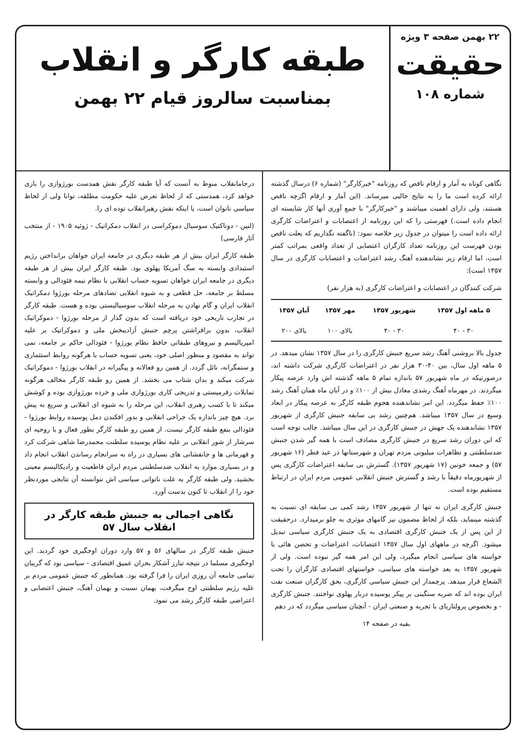۲۲ بهمن صفحه ۳ ویژه
حقیقت
شماره ۱۰۸
طبقه کارگر و انقلاب
بمناسبت سالروز قیام ۲۲ بهمن
نگاهی کوتاه به آمار و ارقام ناقص که روزنامه "خبرکارگر" (شماره ۶) درسال گذشته ارائه کرده است ما را به نتایج جالبی میرساند. (این آمار و ارقام اگرچه ناقص هستند، ولی دارای اهمیت میباشند و "خبرکارگر" با جمع آوری آنها کار شایسته ای انجام داده است.) فهرستی را که این روزنامه از اعتصابات و اعتراضات کارگری ارائه داده است را میتوان در جدول زیر خلاصه نمود: (ناگفته نگذاریم که بعلت ناقص بودن فهرست این روزنامه تعداد کارگران اعتصابی از تعداد واقعی بمراتب کمتر است، اما ارقام زیر نشاندهنده آهنگ رشد اعتراضات و اعتصابات کارگری در سال ۱۳۵۷ است):
شرکت کنندگان در اعتصابات و اعتراضات کارگری (به هزار نفر)
| ۵ ماهه اول ۱۳۵۷ | شهریور ۱۳۵۷ | مهر ۱۳۵۷ | آبان ۱۳۵۷ |
| --- | --- | --- | --- |
| ۳۰ - ۴۰ | ۳۰ - ۴۰ | بالای ۱۰۰ | بالای ۲۰۰ |
جدول بالا بروشنی آهنگ رشد سریع جنبش کارگری را در سال ۱۳۵۷ نشان میدهد. در ۵ ماهه اول سال، بین ۴۰-۳۰ هزار نفر در اعتراضات کارگری شرکت داشته اند، درصورتیکه در ماه شهریور ۵۷ باندازه تمام ۵ ماهه گذشته اش وارد عرصه پیکار میگردند. در مهرماه آهنگ رشدی معادل بیش از ۱۰۰٪ و در آبان ماه همان آهنگ رشد ۱۰۰٪ حفظ میگردد. این امر نشاندهنده هجوم طبقه کارگر به عرصه پیکار در ابعاد وسیع در سال ۱۳۵۷ میباشد. هم‌چنین رشد بی سابقه جنبش کارگری از شهریور ۱۳۵۷ نشاندهنده یک جهش در جنبش کارگری در این سال میباشد. جالب توجه است که این دوران رشد سریع در جنبش کارگری مصادف است با همه گیر شدن جنبش ضدسلطنتی و تظاهرات میلیونی مردم تهران و شهرستانها در عید فطر (۱۶ شهریور ۵۷) و جمعه خونین (۱۷ شهریور ۱۳۵۷). گسترش بی سابقه اعتراضات کارگری پس از شهریورماه دقیقاً با رشد و گسترش جنبش انقلابی عمومی مردم ایران در ارتباط مستقیم بوده است.
جنبش کارگری ایران نه تنها از شهریور ۱۳۵۷ رشد کمی بی سابقه ای نسبت به گذشته مینماید، بلکه از لحاظ مضمون نیز گامهای موثری به جلو برمیدارد. درحقیقت از این پس از یک جنبش کارگری اقتصادی به یک جنبش کارگری سیاسی تبدیل میشود. اگرچه در ماههای اول سال ۱۳۵۷ اعتصابات، اعتراضات و تحصن هائی با خواسته های سیاسی انجام میگیرد، ولی این امر همه گیر نبوده است. ولی از شهریور ۱۳۵۷ به بعد خواسته های سیاسی، خواستهای اقتصادی کارگران را تحت الشعاع قرار میدهد. پرچمدار این جنبش سیاسی کارگری، بحق کارگران صنعت نفت ایران بوده اند که ضربه سنگینی بر پیکر پوسیده دربار پهلوی نواختند. جنبش کارگری - و بخصوص پرولتاریای با تجربه و صنعتی ایران - آنچنان سیاسی میگردد که در دهم
بقیه در صفحه ۱۴
درجامانقلاب منوط به آنست که آیا طبقه کارگر نقش همدست بورژوازی را بازی خواهد کرد، همدستی که از لحاظ تعرض علیه حکومت مطلقه، توانا ولی از لحاظ سیاسی ناتوان است، یا اینکه نقش رهبرانقلاب توده ای را.
(لنین - دوتاکتیک سوسیال دموکراسی در انقلاب دمکراتیک - ژوئیه ۱۹۰۵ - از منتخب آثار فارسی)
طبقه کارگر ایران بیش از هر طبقه دیگری در جامعه ایران خواهان برانداختن رژیم استبدادی وابسته به سگ آمریکا پهلوی بود. طبقه کارگر ایران بیش از هر طبقه دیگری در جامعه ایران خواهان تسویه حساب انقلابی با نظام نیمه فئودالی و وابسته مسلط بر جامعه، حل قطعی و به شیوه انقلابی تضادهای مرحله بورژوا دمکراتیک انقلاب ایران و گام نهادن به مرحله انقلاب سوسیالیستی بوده و هست. طبقه کارگر در تجارب تاریخی خود دریافته است که بدون گذار از مرحله بورژوا - دموکراتیک انقلاب، بدون برافراشتن پرچم جنبش آزادیبخش ملی و دموکراتیک بر علیه امپریالیسم و نیروهای طبقاتی حافظ نظام بورژوا - فئودالی حاکم بر جامعه، نمی تواند به مقصود و منظور اصلی خود، یعنی تسویه حساب با هرگونه روابط استثماری و ستمگرانه، نائل گردد. از همین رو فعالانه و پیگیرانه در انقلاب بورژوا - دموکراتیک شرکت میکند و بدان شتاب می بخشد. از همین رو طبقه کارگر مخالف هرگونه تمایلات رفرمیستی و تدریجی کاری بورژوازی ملی و خرده بورژوازی بوده و کوشش میکند تا با کسب رهبری انقلاب، این مرحله را به شیوه ای انقلابی و سریع به پیش برد. هیچ چیز باندازه یک جراحی انقلابی و بدور افکندن دمل پوسیده روابط بورژوا - فئودالی بنفع طبقه کارگر نیست. از همین رو طبقه کارگر بطور فعال و با روحیه ای سرشار از شور انقلابی بر علیه نظام پوسیده سلطنت محمدرضا شاهی شرکت کرد و قهرمانی ها و جانفشانی های بسیاری در راه به سرانجام رساندن انقلاب انجام داد و در بسیاری موارد به انقلاب ضدسلطنتی مردم ایران قاطعیت و رادیکالیسم معینی بخشید. ولی طبقه کارگر به علت ناتوانی سیاسی اش نتوانسته آن نتایجی موردنظر خود را از انقلاب تا کنون بدست آورد.
نگاهی اجمالی به جنبش طبقه کارگر در انقلاب سال ۵۷
جنبش طبقه کارگر در سالهای ۵۶ و ۵۷ وارد دوران اوجگیری خود گردید. این اوجگیری مسلما در نتیجه تبارز آشکار بحران عمیق اقتصادی - سیاسی بود که گریبان تمامی جامعه آن روزی ایران را فرا گرفته بود. همانطور که جنبش عمومی مردم بر علیه رژیم سلطنتی اوج میگرفت، بهمان نسبت و بهمان آهنگ، جنبش اعتصابی و اعتراضی طبقه کارگر رشد می نمود.